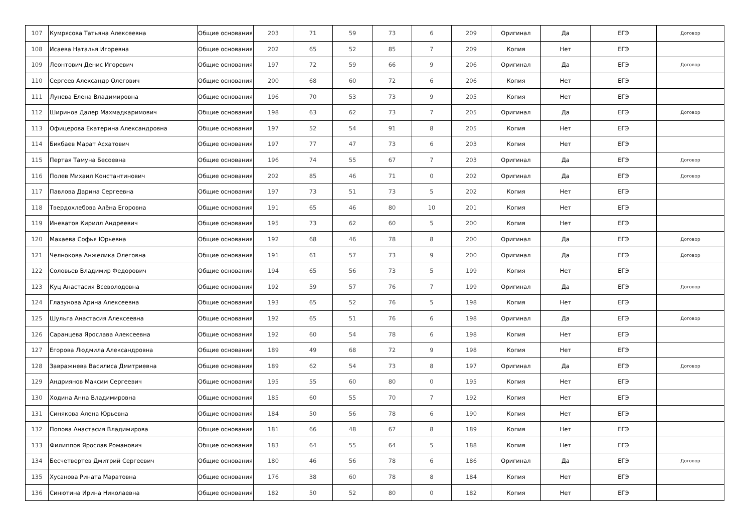| 107 | Кумрясова Татьяна Алексеевна | Общие основания | 203 | 71 | 59 | 73 | 6 | 209 | Оригинал | Да | ЕГЭ | Договор |
| 108 | Исаева Наталья Игоревна | Общие основания | 202 | 65 | 52 | 85 | 7 | 209 | Копия | Нет | ЕГЭ | |
| 109 | Леонтович Денис Игоревич | Общие основания | 197 | 72 | 59 | 66 | 9 | 206 | Оригинал | Да | ЕГЭ | Договор |
| 110 | Сергеев Александр Олегович | Общие основания | 200 | 68 | 60 | 72 | 6 | 206 | Копия | Нет | ЕГЭ | |
| 111 | Лунева Елена Владимировна | Общие основания | 196 | 70 | 53 | 73 | 9 | 205 | Копия | Нет | ЕГЭ | |
| 112 | Ширинов Далер Махмадкаримович | Общие основания | 198 | 63 | 62 | 73 | 7 | 205 | Оригинал | Да | ЕГЭ | Договор |
| 113 | Офицерова Екатерина Александровна | Общие основания | 197 | 52 | 54 | 91 | 8 | 205 | Копия | Нет | ЕГЭ | |
| 114 | Бикбаев Марат Асхатович | Общие основания | 197 | 77 | 47 | 73 | 6 | 203 | Копия | Нет | ЕГЭ | |
| 115 | Пертая Тамуна Бесоевна | Общие основания | 196 | 74 | 55 | 67 | 7 | 203 | Оригинал | Да | ЕГЭ | Договор |
| 116 | Полев Михаил Константинович | Общие основания | 202 | 85 | 46 | 71 | 0 | 202 | Оригинал | Да | ЕГЭ | Договор |
| 117 | Павлова Дарина Сергеевна | Общие основания | 197 | 73 | 51 | 73 | 5 | 202 | Копия | Нет | ЕГЭ | |
| 118 | Твердохлебова Алёна Егоровна | Общие основания | 191 | 65 | 46 | 80 | 10 | 201 | Копия | Нет | ЕГЭ | |
| 119 | Иневатов Кирилл Андреевич | Общие основания | 195 | 73 | 62 | 60 | 5 | 200 | Копия | Нет | ЕГЭ | |
| 120 | Махаева Софья Юрьевна | Общие основания | 192 | 68 | 46 | 78 | 8 | 200 | Оригинал | Да | ЕГЭ | Договор |
| 121 | Челнокова Анжелика Олеговна | Общие основания | 191 | 61 | 57 | 73 | 9 | 200 | Оригинал | Да | ЕГЭ | Договор |
| 122 | Соловьев Владимир Федорович | Общие основания | 194 | 65 | 56 | 73 | 5 | 199 | Копия | Нет | ЕГЭ | |
| 123 | Куц Анастасия Всеволодовна | Общие основания | 192 | 59 | 57 | 76 | 7 | 199 | Оригинал | Да | ЕГЭ | Договор |
| 124 | Глазунова Арина Алексеевна | Общие основания | 193 | 65 | 52 | 76 | 5 | 198 | Копия | Нет | ЕГЭ | |
| 125 | Шульга Анастасия Алексеевна | Общие основания | 192 | 65 | 51 | 76 | 6 | 198 | Оригинал | Да | ЕГЭ | Договор |
| 126 | Саранцева Ярослава Алексеевна | Общие основания | 192 | 60 | 54 | 78 | 6 | 198 | Копия | Нет | ЕГЭ | |
| 127 | Егорова Людмила Александровна | Общие основания | 189 | 49 | 68 | 72 | 9 | 198 | Копия | Нет | ЕГЭ | |
| 128 | Завражнева Василиса Дмитриевна | Общие основания | 189 | 62 | 54 | 73 | 8 | 197 | Оригинал | Да | ЕГЭ | Договор |
| 129 | Андриянов Максим Сергеевич | Общие основания | 195 | 55 | 60 | 80 | 0 | 195 | Копия | Нет | ЕГЭ | |
| 130 | Ходина Анна Владимировна | Общие основания | 185 | 60 | 55 | 70 | 7 | 192 | Копия | Нет | ЕГЭ | |
| 131 | Синякова Алена Юрьевна | Общие основания | 184 | 50 | 56 | 78 | 6 | 190 | Копия | Нет | ЕГЭ | |
| 132 | Попова Анастасия Владимирова | Общие основания | 181 | 66 | 48 | 67 | 8 | 189 | Копия | Нет | ЕГЭ | |
| 133 | Филиппов Ярослав Романович | Общие основания | 183 | 64 | 55 | 64 | 5 | 188 | Копия | Нет | ЕГЭ | |
| 134 | Бесчетвертев Дмитрий Сергеевич | Общие основания | 180 | 46 | 56 | 78 | 6 | 186 | Оригинал | Да | ЕГЭ | Договор |
| 135 | Хусанова Рината Маратовна | Общие основания | 176 | 38 | 60 | 78 | 8 | 184 | Копия | Нет | ЕГЭ | |
| 136 | Синютина Ирина Николаевна | Общие основания | 182 | 50 | 52 | 80 | 0 | 182 | Копия | Нет | ЕГЭ | |